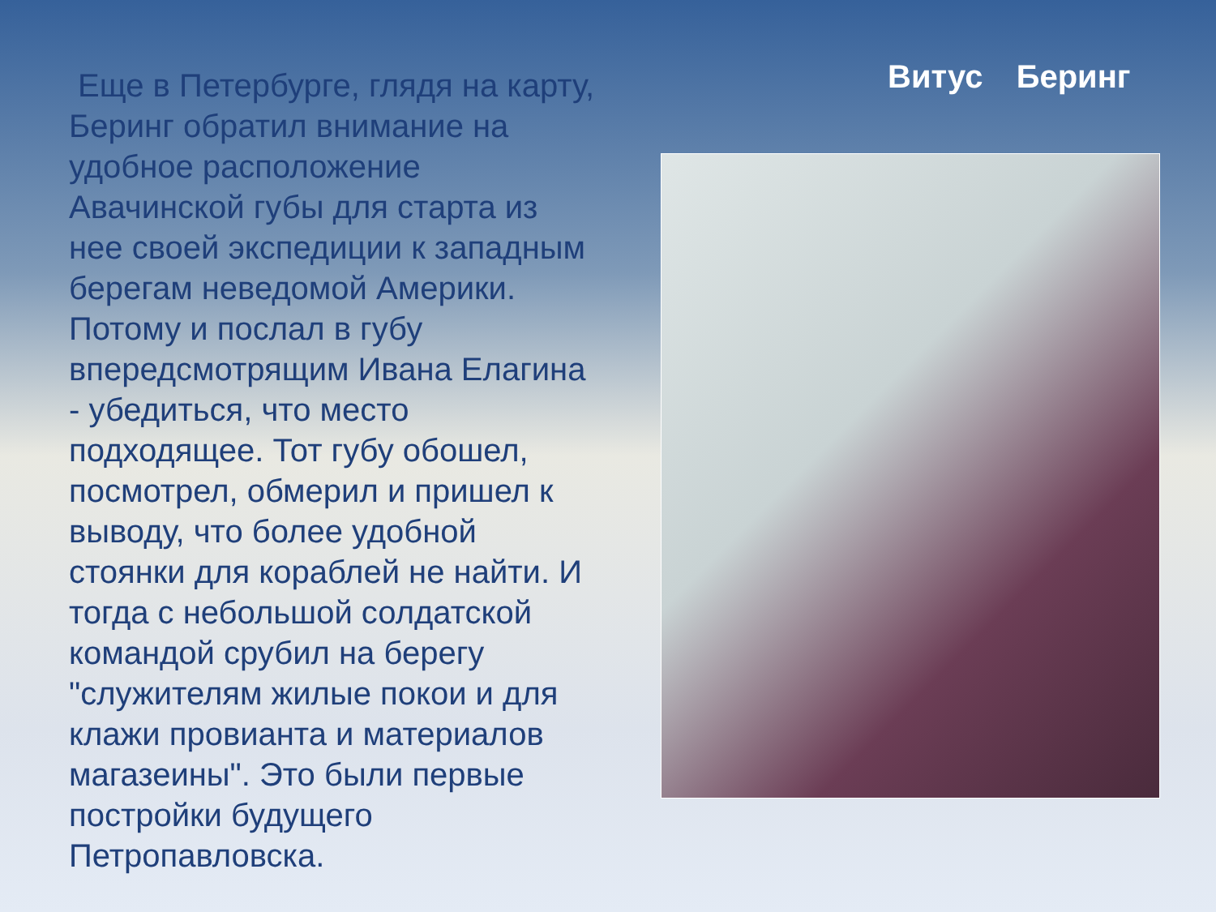Еще в Петербурге, глядя на карту, Беринг обратил внимание на удобное расположение Авачинской губы для старта из нее своей экспедиции к западным берегам неведомой Америки. Потому и послал в губу впередсмотрящим Ивана Елагина - убедиться, что место подходящее. Тот губу обошел, посмотрел, обмерил и пришел к выводу, что более удобной стоянки для кораблей не найти. И тогда с небольшой солдатской командой срубил на берегу "служителям жилые покои и для клажи провианта и материалов магазеины". Это были первые постройки будущего Петропавловска.
Витус Беринг